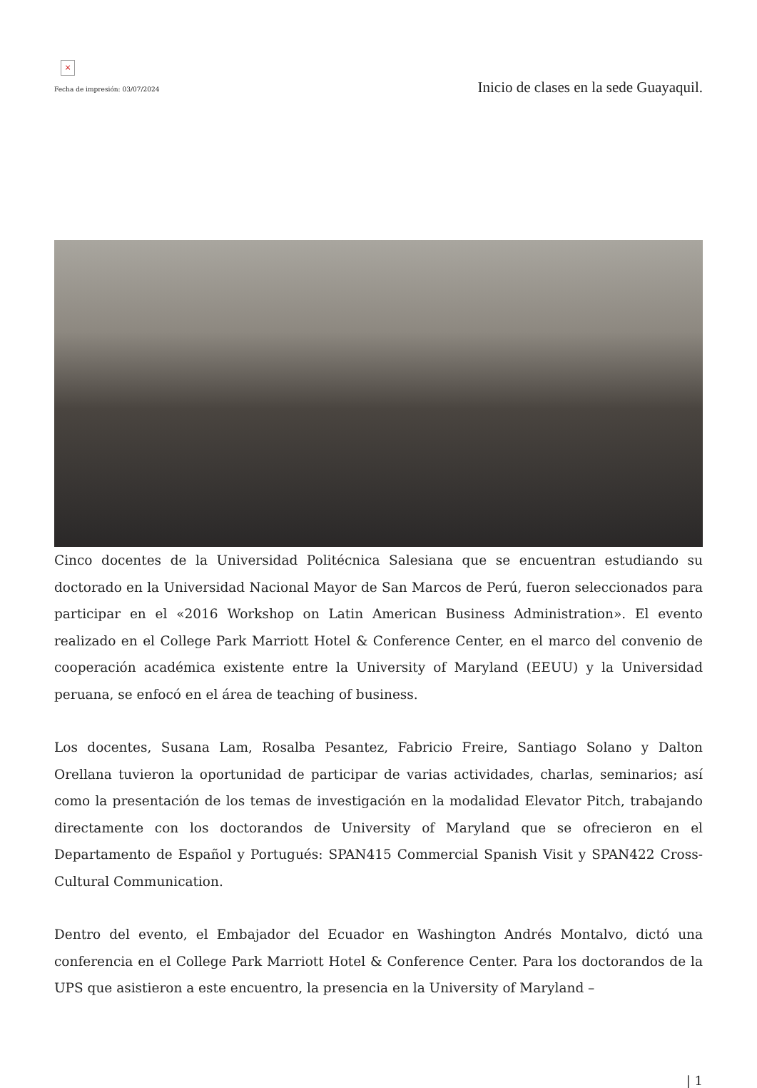×
Fecha de impresión: 03/07/2024
Inicio de clases en la sede Guayaquil.
Cinco docentes de la Universidad Politécnica Salesiana que se encuentran estudiando su doctorado en la Universidad Nacional Mayor de San Marcos de Perú, fueron seleccionados para participar en el «2016 Workshop on Latin American Business Administration». El evento realizado en el College Park Marriott Hotel & Conference Center, en el marco del convenio de cooperación académica existente entre la University of Maryland (EEUU) y la Universidad peruana, se enfocó en el área de teaching of business.
Los docentes, Susana Lam, Rosalba Pesantez, Fabricio Freire, Santiago Solano y Dalton Orellana tuvieron la oportunidad de participar de varias actividades, charlas, seminarios; así como la presentación de los temas de investigación en la modalidad Elevator Pitch, trabajando directamente con los doctorandos de University of Maryland que se ofrecieron en el Departamento de Español y Portugués: SPAN415 Commercial Spanish Visit y SPAN422 Cross-Cultural Communication.
Dentro del evento, el Embajador del Ecuador en Washington Andrés Montalvo, dictó una conferencia en el College Park Marriott Hotel & Conference Center. Para los doctorandos de la UPS que asistieron a este encuentro, la presencia en la University of Maryland –
| 1